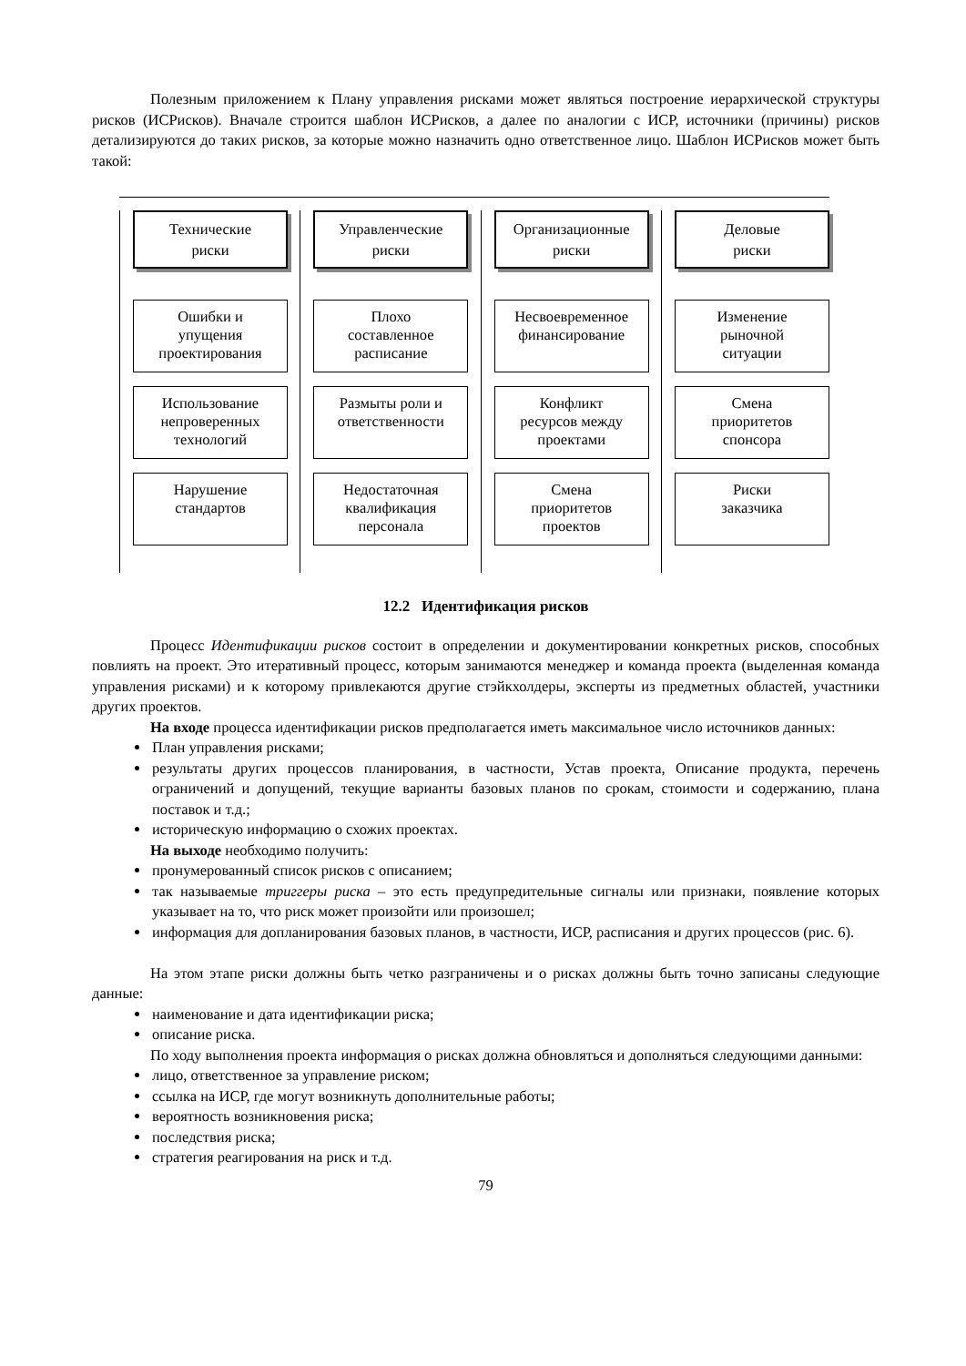Полезным приложением к Плану управления рисками может являться построение иерархической структуры рисков (ИСРисков). Вначале строится шаблон ИСРисков, а далее по аналогии с ИСР, источники (причины) рисков детализируются до таких рисков, за которые можно назначить одно ответственное лицо. Шаблон ИСРисков может быть такой:
Технические
риски
Ошибки и
упущения
проектирования
Использование
непроверенных
технологий
Нарушение
стандартов
Управленческие
риски
Плохо
составленное
расписание
Размыты роли и
ответственности
Недостаточная
квалификация
персонала
Организационные
риски
Несвоевременное
финансирование
Конфликт
ресурсов между
проектами
Смена
приоритетов
проектов
Деловые
риски
Изменение
рыночной
ситуации
Смена
приоритетов
спонсора
Риски
заказчика
12.2 Идентификация рисков
Процесс Идентификации рисков состоит в определении и документировании конкретных рисков, способных повлиять на проект. Это итеративный процесс, которым занимаются менеджер и команда проекта (выделенная команда управления рисками) и к которому привлекаются другие стэйкхолдеры, эксперты из предметных областей, участники других проектов.
На входе процесса идентификации рисков предполагается иметь максимальное число источников данных:
План управления рисками;
результаты других процессов планирования, в частности, Устав проекта, Описание продукта, перечень ограничений и допущений, текущие варианты базовых планов по срокам, стоимости и содержанию, плана поставок и т.д.;
историческую информацию о схожих проектах.
На выходе необходимо получить:
пронумерованный список рисков с описанием;
так называемые триггеры риска – это есть предупредительные сигналы или признаки, появление которых указывает на то, что риск может произойти или произошел;
информация для допланирования базовых планов, в частности, ИСР, расписания и других процессов (рис. 6).
На этом этапе риски должны быть четко разграничены и о рисках должны быть точно записаны следующие данные:
наименование и дата идентификации риска;
описание риска.
По ходу выполнения проекта информация о рисках должна обновляться и дополняться следующими данными:
лицо, ответственное за управление риском;
ссылка на ИСР, где могут возникнуть дополнительные работы;
вероятность возникновения риска;
последствия риска;
стратегия реагирования на риск и т.д.
79